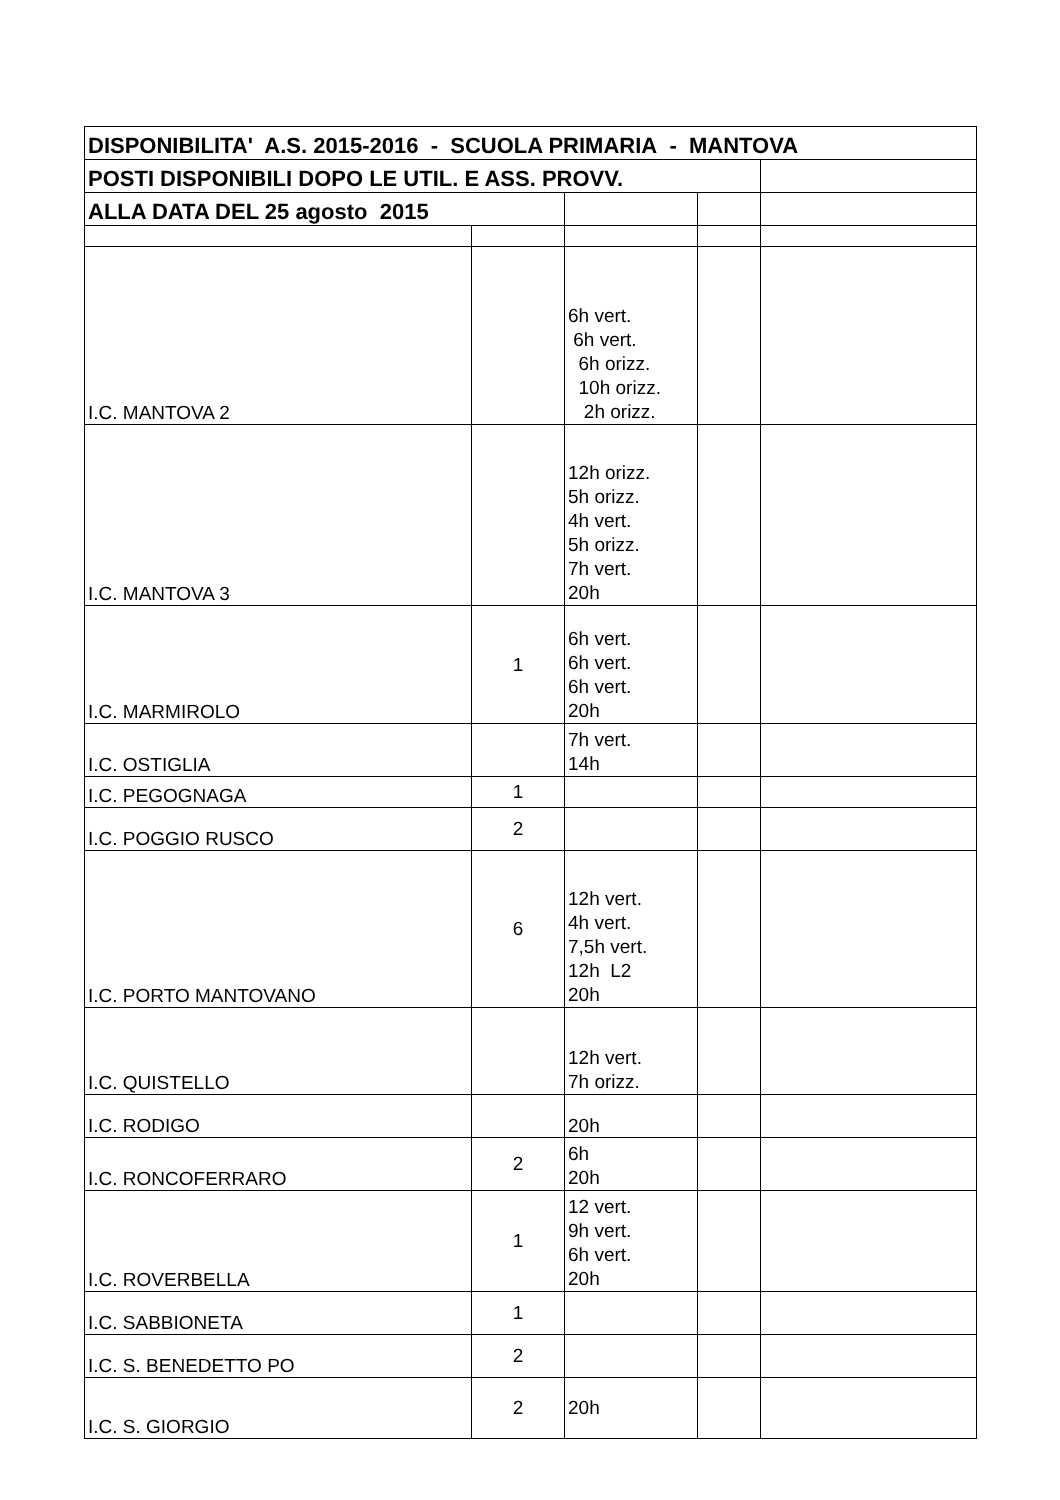| DISPONIBILITA' A.S. 2015-2016 - SCUOLA PRIMARIA - MANTOVA | | | | |
| --- | --- | --- | --- | --- |
| POSTI DISPONIBILI DOPO LE UTIL. E ASS. PROVV. | | | | |
| ALLA DATA DEL 25 agosto 2015 | | | | |
| I.C. MANTOVA 2 | | 6h vert. 6h vert. 6h orizz. 10h orizz. 2h orizz. | | |
| I.C. MANTOVA 3 | | 12h orizz. 5h orizz. 4h vert. 5h orizz. 7h vert. 20h | | |
| I.C. MARMIROLO | 1 | 6h vert. 6h vert. 6h vert. 20h | | |
| I.C. OSTIGLIA | | 7h vert. 14h | | |
| I.C. PEGOGNAGA | 1 | | | |
| I.C. POGGIO RUSCO | 2 | | | |
| I.C. PORTO MANTOVANO | 6 | 12h vert. 4h vert. 7,5h vert. 12h L2 20h | | |
| I.C. QUISTELLO | | 12h vert. 7h orizz. | | |
| I.C. RODIGO | | 20h | | |
| I.C. RONCOFERRARO | 2 | 6h 20h | | |
| I.C. ROVERBELLA | 1 | 12 vert. 9h vert. 6h vert. 20h | | |
| I.C. SABBIONETA | 1 | | | |
| I.C. S. BENEDETTO PO | 2 | | | |
| I.C. S. GIORGIO | 2 | 20h | | |